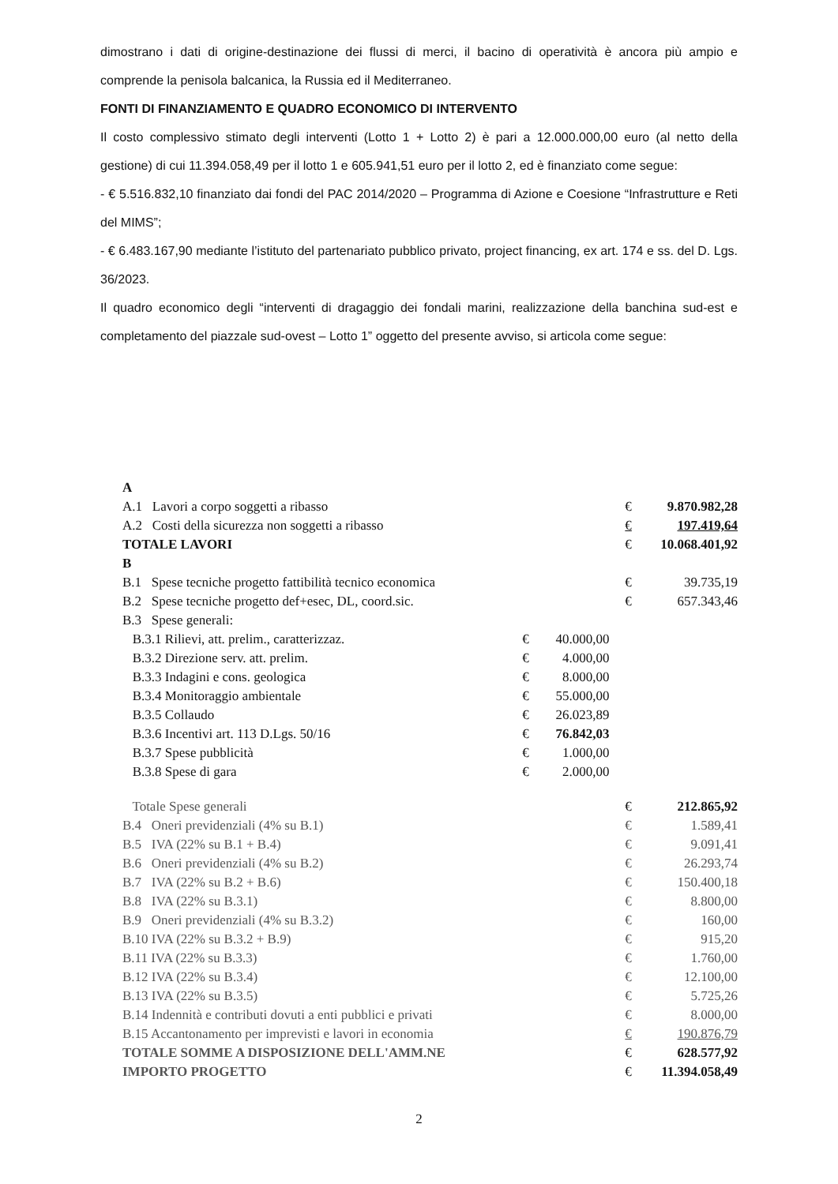dimostrano i dati di origine-destinazione dei flussi di merci, il bacino di operatività è ancora più ampio e comprende la penisola balcanica, la Russia ed il Mediterraneo.
FONTI DI FINANZIAMENTO E QUADRO ECONOMICO DI INTERVENTO
Il costo complessivo stimato degli interventi (Lotto 1 + Lotto 2) è pari a 12.000.000,00 euro (al netto della gestione) di cui 11.394.058,49 per il lotto 1 e 605.941,51 euro per il lotto 2, ed è finanziato come segue:
- € 5.516.832,10 finanziato dai fondi del PAC 2014/2020 – Programma di Azione e Coesione “Infrastrutture e Reti del MIMS”;
- € 6.483.167,90 mediante l’istituto del partenariato pubblico privato, project financing, ex art. 174 e ss. del D. Lgs. 36/2023.
Il quadro economico degli “interventi di dragaggio dei fondali marini, realizzazione della banchina sud-est e completamento del piazzale sud-ovest – Lotto 1” oggetto del presente avviso, si articola come segue:
| A | | | | | |
| A.1 Lavori a corpo soggetti a ribasso | | | € | 9.870.982,28 | |
| A.2 Costi della sicurezza non soggetti a ribasso | | | € | 197.419,64 | |
| TOTALE LAVORI | | | € | 10.068.401,92 | |
| B | | | | | |
| B.1 Spese tecniche progetto fattibilità tecnico economica | | | € | 39.735,19 | |
| B.2 Spese tecniche progetto def+esec, DL, coord.sic. | | | € | 657.343,46 | |
| B.3 Spese generali: | | | | | |
| B.3.1 Rilievi, att. prelim., caratterizzaz. | € | 40.000,00 | | | |
| B.3.2 Direzione serv. att. prelim. | € | 4.000,00 | | | |
| B.3.3 Indagini e cons. geologica | € | 8.000,00 | | | |
| B.3.4 Monitoraggio ambientale | € | 55.000,00 | | | |
| B.3.5 Collaudo | € | 26.023,89 | | | |
| B.3.6 Incentivi art. 113 D.Lgs. 50/16 | € | 76.842,03 | | | |
| B.3.7 Spese pubblicità | € | 1.000,00 | | | |
| B.3.8 Spese di gara | € | 2.000,00 | | | |
| Totale Spese generali | | | € | 212.865,92 | |
| B.4 Oneri previdenziali (4% su B.1) | | | € | 1.589,41 | |
| B.5 IVA (22% su B.1 + B.4) | | | € | 9.091,41 | |
| B.6 Oneri previdenziali (4% su B.2) | | | € | 26.293,74 | |
| B.7 IVA (22% su B.2 + B.6) | | | € | 150.400,18 | |
| B.8 IVA (22% su B.3.1) | | | € | 8.800,00 | |
| B.9 Oneri previdenziali (4% su B.3.2) | | | € | 160,00 | |
| B.10 IVA (22% su B.3.2 + B.9) | | | € | 915,20 | |
| B.11 IVA (22% su B.3.3) | | | € | 1.760,00 | |
| B.12 IVA (22% su B.3.4) | | | € | 12.100,00 | |
| B.13 IVA (22% su B.3.5) | | | € | 5.725,26 | |
| B.14 Indennità e contributi dovuti a enti pubblici e privati | | | € | 8.000,00 | |
| B.15 Accantonamento per imprevisti e lavori in economia | | | € | 190.876,79 | |
| TOTALE SOMME A DISPOSIZIONE DELL'AMM.NE | | | € | 628.577,92 | |
| IMPORTO PROGETTO | | | € | 11.394.058,49 | |
2